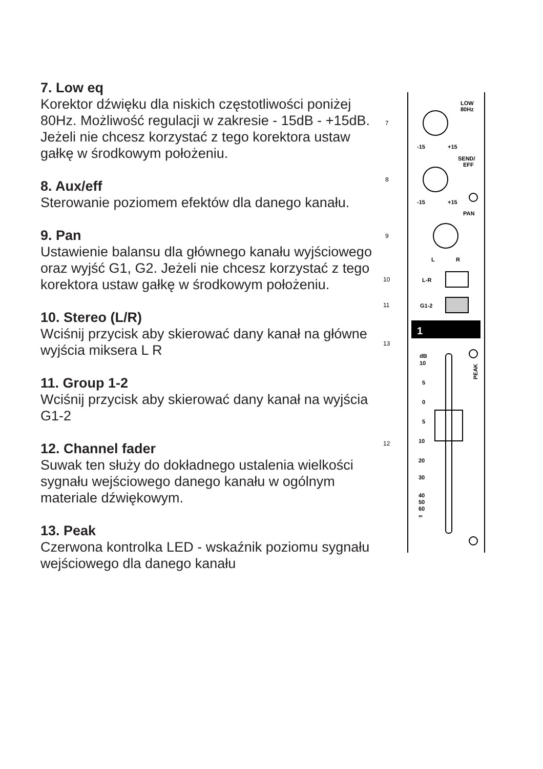7. Low eq
Korektor dźwięku dla niskich częstotliwości poniżej 80Hz. Możliwość regulacji w zakresie - 15dB - +15dB. Jeżeli nie chcesz korzystać z tego korektora ustaw gałkę w środkowym położeniu.
8. Aux/eff
Sterowanie poziomem efektów dla danego kanału.
9. Pan
Ustawienie balansu dla głównego kanału wyjściowego oraz wyjść G1, G2. Jeżeli nie chcesz korzystać z tego korektora ustaw gałkę w środkowym położeniu.
10. Stereo (L/R)
Wciśnij przycisk aby skierować dany kanał na główne wyjścia miksera L R
11. Group 1-2
Wciśnij przycisk aby skierować dany kanał na wyjścia G1-2
12. Channel fader
Suwak ten służy do dokładnego ustalenia wielkości sygnału wejściowego danego kanału w ogólnym materiale dźwiękowym.
13. Peak
Czerwona kontrolka LED - wskaźnik poziomu sygnału wejściowego dla danego kanału
1
LOW
80Hz
SEND/
EFF
PAN
-15
+15
-15
+15
L
R
L-R
G1-2
dB
10
5
0
5
10
20
30
40
50
60
∞
PEAK
7
8
9
10
11
13
12